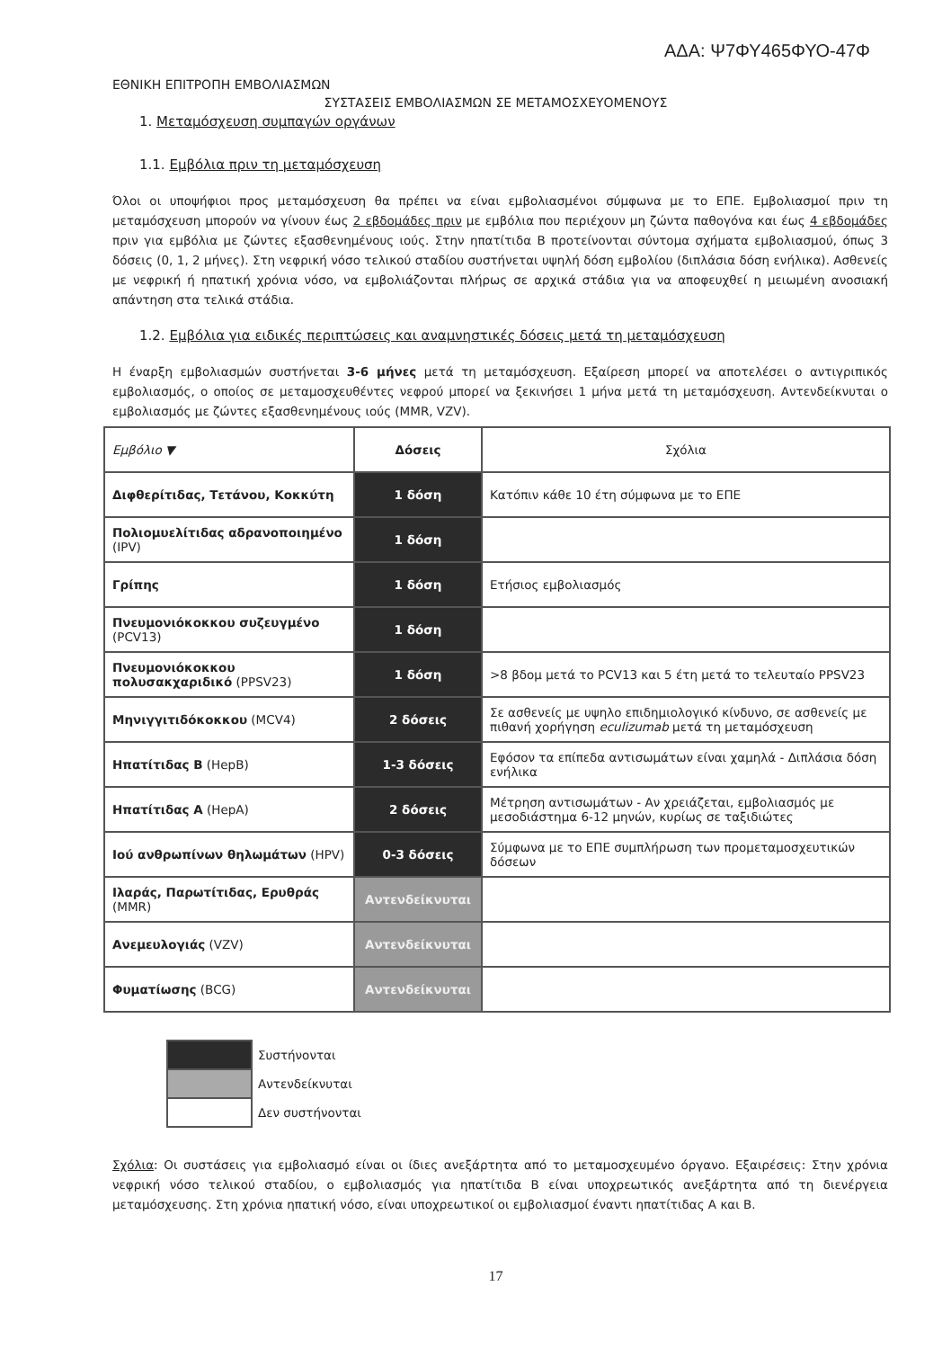ΑΔΑ: Ψ7ΦΥ465ΦΥΟ-47Φ
ΕΘΝΙΚΗ ΕΠΙΤΡΟΠΗ ΕΜΒΟΛΙΑΣΜΩΝ
ΣΥΣΤΑΣΕΙΣ ΕΜΒΟΛΙΑΣΜΩΝ ΣΕ ΜΕΤΑΜΟΣΧΕΥΟΜΕΝΟΥΣ
1. Μεταμόσχευση συμπαγών οργάνων
1.1. Εμβόλια πριν τη μεταμόσχευση
Όλοι οι υποψήφιοι προς μεταμόσχευση θα πρέπει να είναι εμβολιασμένοι σύμφωνα με το ΕΠΕ. Εμβολιασμοί πριν τη μεταμόσχευση μπορούν να γίνουν έως 2 εβδομάδες πριν με εμβόλια που περιέχουν μη ζώντα παθογόνα και έως 4 εβδομάδες πριν για εμβόλια με ζώντες εξασθενημένους ιούς. Στην ηπατίτιδα Β προτείνονται σύντομα σχήματα εμβολιασμού, όπως 3 δόσεις (0, 1, 2 μήνες). Στη νεφρική νόσο τελικού σταδίου συστήνεται υψηλή δόση εμβολίου (διπλάσια δόση ενήλικα). Ασθενείς με νεφρική ή ηπατική χρόνια νόσο, να εμβολιάζονται πλήρως σε αρχικά στάδια για να αποφευχθεί η μειωμένη ανοσιακή απάντηση στα τελικά στάδια.
1.2. Εμβόλια για ειδικές περιπτώσεις και αναμνηστικές δόσεις μετά τη μεταμόσχευση
Η έναρξη εμβολιασμών συστήνεται 3-6 μήνες μετά τη μεταμόσχευση. Εξαίρεση μπορεί να αποτελέσει ο αντιγριπικός εμβολιασμός, ο οποίος σε μεταμοσχευθέντες νεφρού μπορεί να ξεκινήσει 1 μήνα μετά τη μεταμόσχευση. Αντενδείκνυται ο εμβολιασμός με ζώντες εξασθενημένους ιούς (MMR, VZV).
| Εμβόλιο ▼ | Δόσεις | Σχόλια |
| Διφθερίτιδας, Τετάνου, Κοκκύτη | 1 δόση | Κατόπιν κάθε 10 έτη σύμφωνα με το ΕΠΕ |
| Πολιομυελίτιδας αδρανοποιημένο (IPV) | 1 δόση | |
| Γρίπης | 1 δόση | Ετήσιος εμβολιασμός |
| Πνευμονιόκοκκου συζευγμένο (PCV13) | 1 δόση | |
| Πνευμονιόκοκκου πολυσακχαριδικό (PPSV23) | 1 δόση | >8 βδομ μετά το PCV13 και 5 έτη μετά το τελευταίο PPSV23 |
| Μηνιγγιτιδόκοκκου (MCV4) | 2 δόσεις | Σε ασθενείς με υψηλο επιδημιολογικό κίνδυνο, σε ασθενείς με πιθανή χορήγηση eculizumab μετά τη μεταμόσχευση |
| Ηπατίτιδας Β (HepB) | 1-3 δόσεις | Εφόσον τα επίπεδα αντισωμάτων είναι χαμηλά - Διπλάσια δόση ενήλικα |
| Ηπατίτιδας Α (HepA) | 2 δόσεις | Μέτρηση αντισωμάτων - Αν χρειάζεται, εμβολιασμός με μεσοδιάστημα 6-12 μηνών, κυρίως σε ταξιδιώτες |
| Ιού ανθρωπίνων θηλωμάτων (HPV) | 0-3 δόσεις | Σύμφωνα με το ΕΠΕ συμπλήρωση των προμεταμοσχευτικών δόσεων |
| Ιλαράς, Παρωτίτιδας, Ερυθράς (MMR) | Αντενδείκνυται | |
| Ανεμευλογιάς (VZV) | Αντενδείκνυται | |
| Φυματίωσης (BCG) | Αντενδείκνυται | |
| | Συστήνονται |
| | Αντενδείκνυται |
| | Δεν συστήνονται |
Σχόλια: Οι συστάσεις για εμβολιασμό είναι οι ίδιες ανεξάρτητα από το μεταμοσχευμένο όργανο. Εξαιρέσεις: Στην χρόνια νεφρική νόσο τελικού σταδίου, ο εμβολιασμός για ηπατίτιδα Β είναι υποχρεωτικός ανεξάρτητα από τη διενέργεια μεταμόσχευσης. Στη χρόνια ηπατική νόσο, είναι υποχρεωτικοί οι εμβολιασμοί έναντι ηπατίτιδας Α και Β.
17